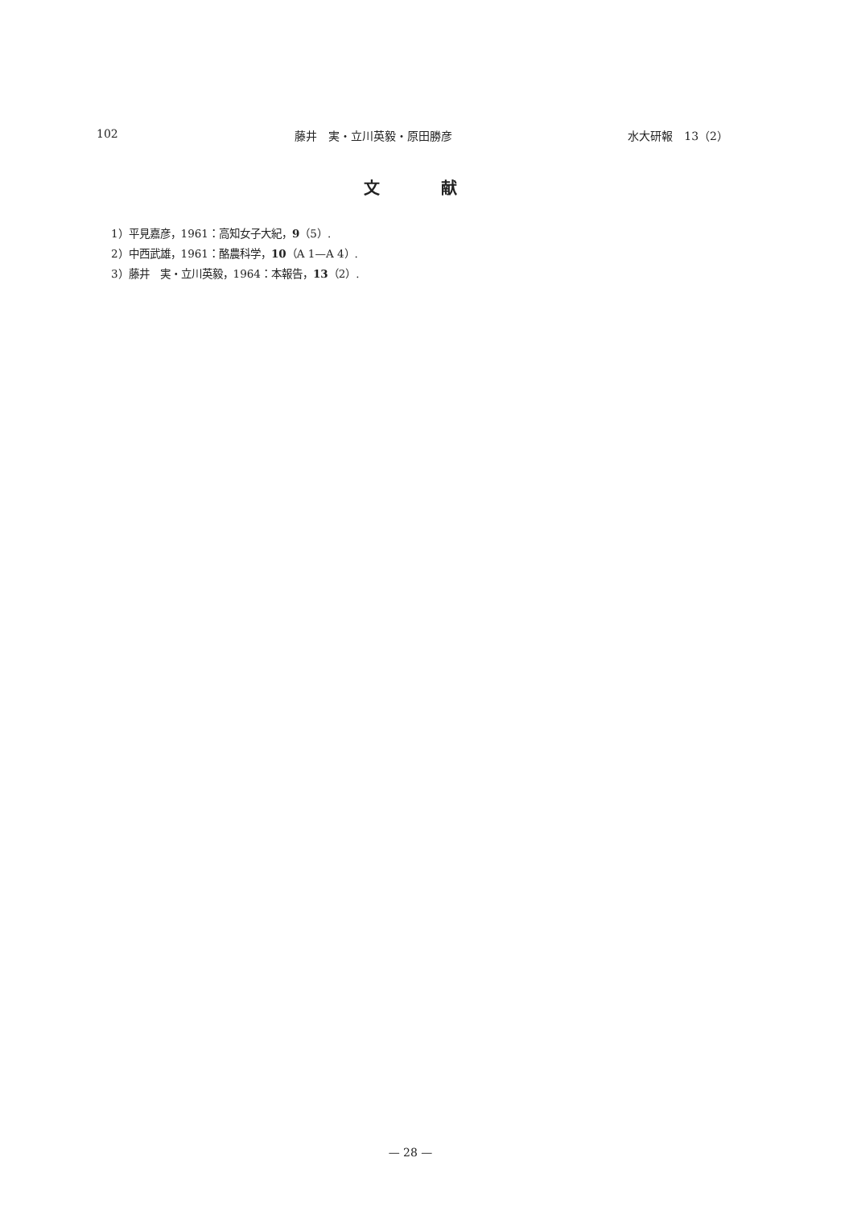102 藤井　実・立川英毅・原田勝彦 水大研報　13（2）
文 献
1）平見嘉彦，1961：高知女子大紀，9（5）.
2）中西武雄，1961：酪農科学，10（A 1—A 4）.
3）藤井　実・立川英毅，1964：本報告，13（2）.
— 28 —